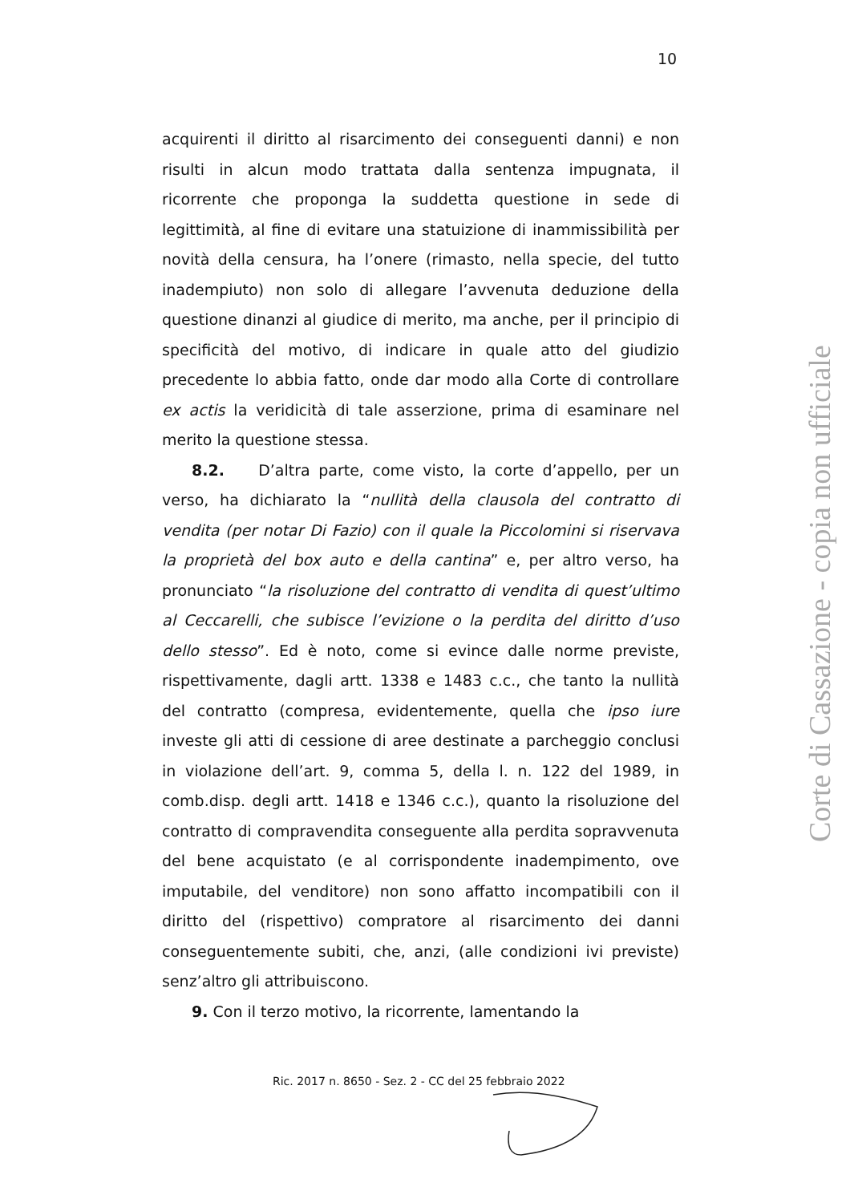10
acquirenti il diritto al risarcimento dei conseguenti danni) e non risulti in alcun modo trattata dalla sentenza impugnata, il ricorrente che proponga la suddetta questione in sede di legittimità, al fine di evitare una statuizione di inammissibilità per novità della censura, ha l’onere (rimasto, nella specie, del tutto inadempiuto) non solo di allegare l’avvenuta deduzione della questione dinanzi al giudice di merito, ma anche, per il principio di specificità del motivo, di indicare in quale atto del giudizio precedente lo abbia fatto, onde dar modo alla Corte di controllare ex actis la veridicità di tale asserzione, prima di esaminare nel merito la questione stessa.
8.2. D’altra parte, come visto, la corte d’appello, per un verso, ha dichiarato la “nullità della clausola del contratto di vendita (per notar Di Fazio) con il quale la Piccolomini si riservava la proprietà del box auto e della cantina” e, per altro verso, ha pronunciato “la risoluzione del contratto di vendita di quest’ultimo al Ceccarelli, che subisce l’evizione o la perdita del diritto d’uso dello stesso”. Ed è noto, come si evince dalle norme previste, rispettivamente, dagli artt. 1338 e 1483 c.c., che tanto la nullità del contratto (compresa, evidentemente, quella che ipso iure investe gli atti di cessione di aree destinate a parcheggio conclusi in violazione dell’art. 9, comma 5, della l. n. 122 del 1989, in comb.disp. degli artt. 1418 e 1346 c.c.), quanto la risoluzione del contratto di compravendita conseguente alla perdita sopravvenuta del bene acquistato (e al corrispondente inadempimento, ove imputabile, del venditore) non sono affatto incompatibili con il diritto del (rispettivo) compratore al risarcimento dei danni conseguentemente subiti, che, anzi, (alle condizioni ivi previste) senz’altro gli attribuiscono.
9. Con il terzo motivo, la ricorrente, lamentando la
Ric. 2017 n. 8650 - Sez. 2 - CC del 25 febbraio 2022
Corte di Cassazione - copia non ufficiale